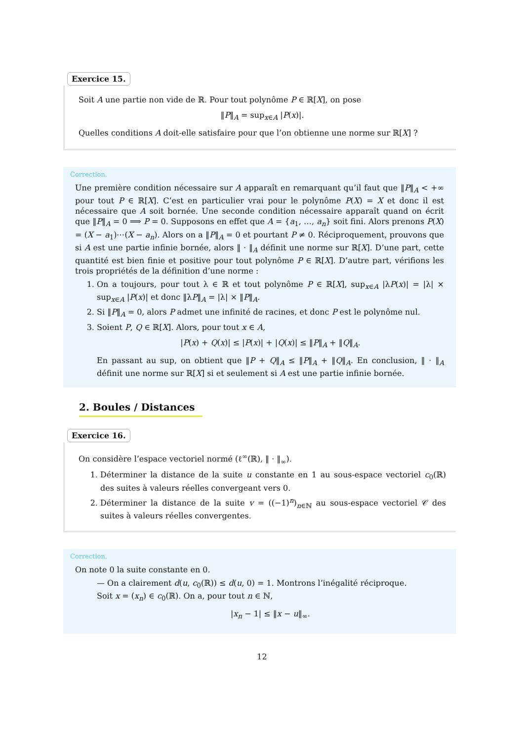Exercice 15.
Soit A une partie non vide de ℝ. Pour tout polynôme P ∈ ℝ[X], on pose
‖P‖<sub>A</sub> = sup<sub>x∈A</sub> |P(x)|.
Quelles conditions A doit-elle satisfaire pour que l’on obtienne une norme sur ℝ[X] ?
Correction.
Une première condition nécessaire sur A apparaît en remarquant qu’il faut que ‖P‖<sub>A</sub> < +∞ pour tout P ∈ ℝ[X]. C’est en particulier vrai pour le polynôme P(X) = X et donc il est nécessaire que A soit bornée. Une seconde condition nécessaire apparaît quand on écrit que ‖P‖<sub>A</sub> = 0 ⟹ P = 0. Supposons en effet que A = {a<sub>1</sub>, …, a<sub>n</sub>} soit fini. Alors prenons P(X) = (X − a<sub>1</sub>)⋯(X − a<sub>n</sub>). Alors on a ‖P‖<sub>A</sub> = 0 et pourtant P ≠ 0. Réciproquement, prouvons que si A est une partie infinie bornée, alors ‖ · ‖<sub>A</sub> définit une norme sur ℝ[X]. D’une part, cette quantité est bien finie et positive pour tout polynôme P ∈ ℝ[X]. D’autre part, vérifions les trois propriétés de la définition d’une norme :
1. On a toujours, pour tout λ ∈ ℝ et tout polynôme P ∈ ℝ[X], sup<sub>x∈A</sub> |λP(x)| = |λ| × sup<sub>x∈A</sub> |P(x)| et donc ‖λP‖<sub>A</sub> = |λ| × ‖P‖<sub>A</sub>.
2. Si ‖P‖<sub>A</sub> = 0, alors P admet une infinité de racines, et donc P est le polynôme nul.
3. Soient P, Q ∈ ℝ[X]. Alors, pour tout x ∈ A,
|P(x) + Q(x)| ≤ |P(x)| + |Q(x)| ≤ ‖P‖<sub>A</sub> + ‖Q‖<sub>A</sub>.
En passant au sup, on obtient que ‖P + Q‖<sub>A</sub> ≤ ‖P‖<sub>A</sub> + ‖Q‖<sub>A</sub>. En conclusion, ‖ · ‖<sub>A</sub> définit une norme sur ℝ[X] si et seulement si A est une partie infinie bornée.
2. Boules / Distances
Exercice 16.
On considère l’espace vectoriel normé (ℓ<sup>∞</sup>(ℝ), ‖ · ‖<sub>∞</sub>).
1. Déterminer la distance de la suite u constante en 1 au sous-espace vectoriel c<sub>0</sub>(ℝ) des suites à valeurs réelles convergeant vers 0.
2. Déterminer la distance de la suite v = ((−1)<sup>n</sup>)<sub>n∈ℕ</sub> au sous-espace vectoriel 𝒞 des suites à valeurs réelles convergentes.
Correction.
On note 0 la suite constante en 0.
— On a clairement d(u, c<sub>0</sub>(ℝ)) ≤ d(u, 0) = 1. Montrons l’inégalité réciproque.
Soit x = (x<sub>n</sub>) ∈ c<sub>0</sub>(ℝ). On a, pour tout n ∈ ℕ,
|x<sub>n</sub> − 1| ≤ ‖x − u‖<sub>∞</sub>.
12